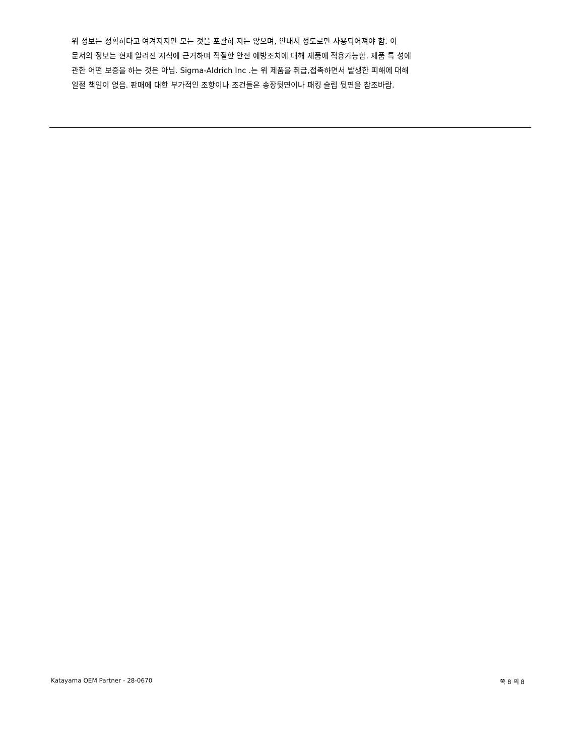위 정보는 정확하다고 여겨지지만 모든 것을 포괄하 지는 않으며, 안내서 정도로만 사용되어져야 함. 이
문서의 정보는 현재 알려진 지식에 근거하며 적절한 안전 예방조치에 대해 제품에 적용가능함. 제품 특 성에
관한 어떤 보증을 하는 것은 아님. Sigma-Aldrich Inc .는 위 제품을 취급,접촉하면서 발생한 피해에 대해
일절 책임이 없음. 판매에 대한 부가적인 조항이나 조건들은 송장뒷면이나 패킹 슬립 뒷면을 참조바람.
Katayama OEM Partner - 28-0670 쪽 8 의 8